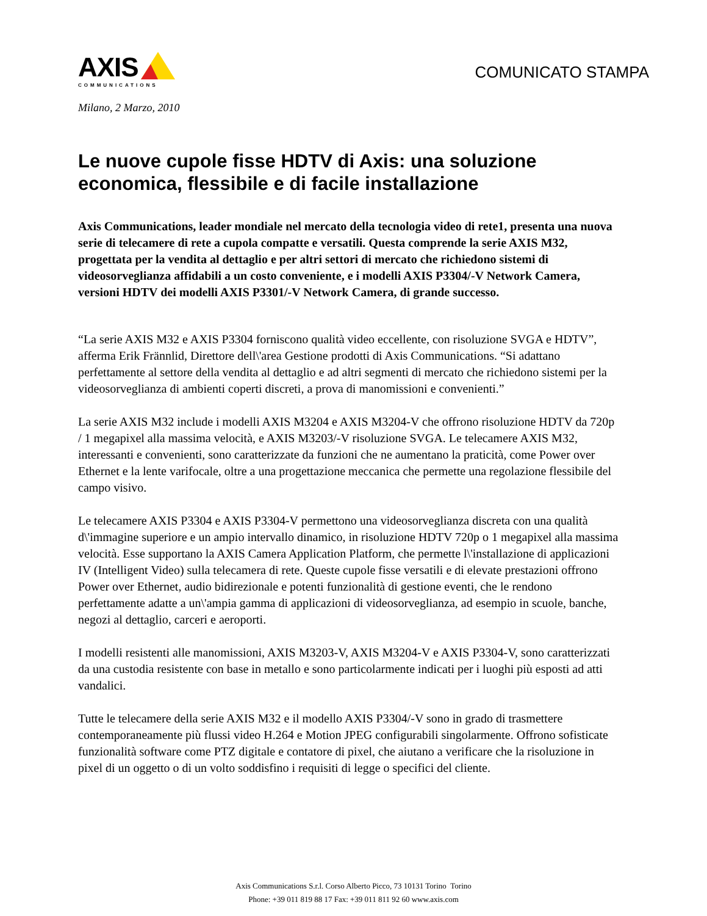AXIS
COMMUNICATIONS
COMUNICATO STAMPA
Milano, 2 Marzo, 2010
Le nuove cupole fisse HDTV di Axis: una soluzione economica, flessibile e di facile installazione
Axis Communications, leader mondiale nel mercato della tecnologia video di rete1, presenta una nuova serie di telecamere di rete a cupola compatte e versatili. Questa comprende la serie AXIS M32, progettata per la vendita al dettaglio e per altri settori di mercato che richiedono sistemi di videosorveglianza affidabili a un costo conveniente, e i modelli AXIS P3304/-V Network Camera, versioni HDTV dei modelli AXIS P3301/-V Network Camera, di grande successo.
“La serie AXIS M32 e AXIS P3304 forniscono qualità video eccellente, con risoluzione SVGA e HDTV”, afferma Erik Frännlid, Direttore dell\'area Gestione prodotti di Axis Communications. “Si adattano perfettamente al settore della vendita al dettaglio e ad altri segmenti di mercato che richiedono sistemi per la videosorveglianza di ambienti coperti discreti, a prova di manomissioni e convenienti.”
La serie AXIS M32 include i modelli AXIS M3204 e AXIS M3204-V che offrono risoluzione HDTV da 720p / 1 megapixel alla massima velocità, e AXIS M3203/-V risoluzione SVGA. Le telecamere AXIS M32, interessanti e convenienti, sono caratterizzate da funzioni che ne aumentano la praticità, come Power over Ethernet e la lente varifocale, oltre a una progettazione meccanica che permette una regolazione flessibile del campo visivo.
Le telecamere AXIS P3304 e AXIS P3304-V permettono una videosorveglianza discreta con una qualità d\'immagine superiore e un ampio intervallo dinamico, in risoluzione HDTV 720p o 1 megapixel alla massima velocità. Esse supportano la AXIS Camera Application Platform, che permette l\'installazione di applicazioni IV (Intelligent Video) sulla telecamera di rete. Queste cupole fisse versatili e di elevate prestazioni offrono Power over Ethernet, audio bidirezionale e potenti funzionalità di gestione eventi, che le rendono perfettamente adatte a un\'ampia gamma di applicazioni di videosorveglianza, ad esempio in scuole, banche, negozi al dettaglio, carceri e aeroporti.
I modelli resistenti alle manomissioni, AXIS M3203-V, AXIS M3204-V e AXIS P3304-V, sono caratterizzati da una custodia resistente con base in metallo e sono particolarmente indicati per i luoghi più esposti ad atti vandalici.
Tutte le telecamere della serie AXIS M32 e il modello AXIS P3304/-V sono in grado di trasmettere contemporaneamente più flussi video H.264 e Motion JPEG configurabili singolarmente. Offrono sofisticate funzionalità software come PTZ digitale e contatore di pixel, che aiutano a verificare che la risoluzione in pixel di un oggetto o di un volto soddisfino i requisiti di legge o specifici del cliente.
Axis Communications S.r.l. Corso Alberto Picco, 73 10131 Torino Torino
Phone: +39 011 819 88 17 Fax: +39 011 811 92 60 www.axis.com